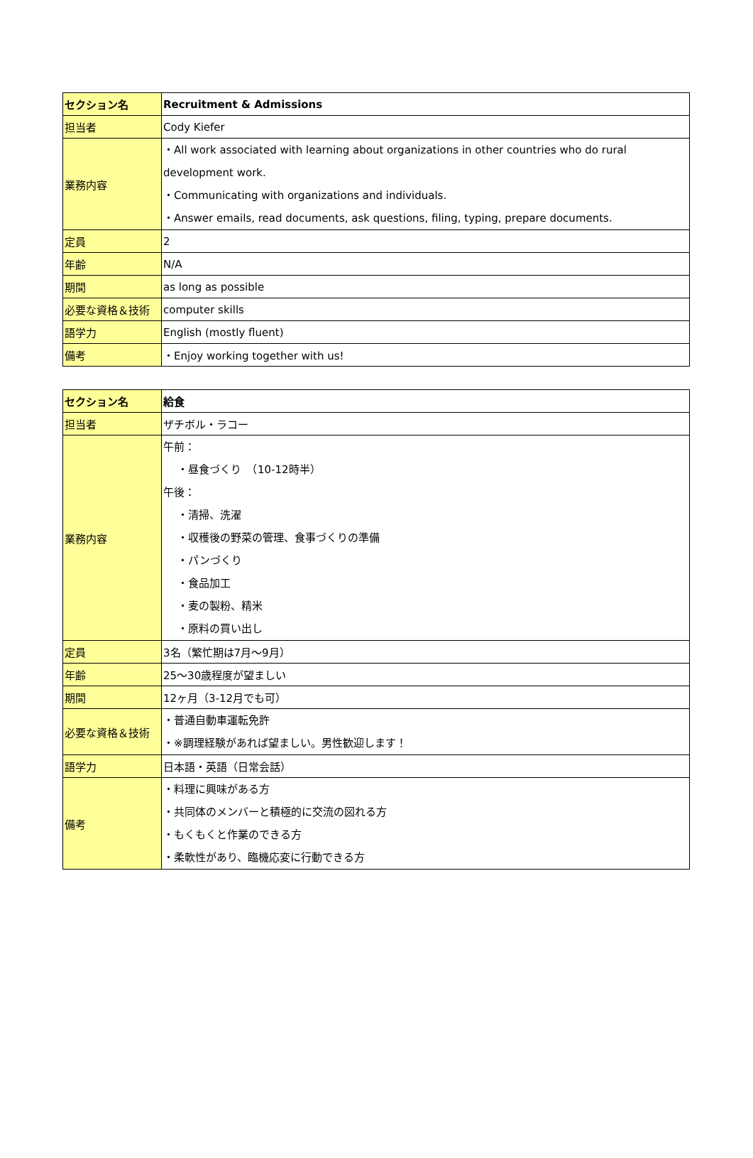| セクション名 | Recruitment & Admissions |
| 担当者 | Cody Kiefer |
| 業務内容 | ・All work associated with learning about organizations in other countries who do rural development work. ・Communicating with organizations and individuals. ・Answer emails, read documents, ask questions, filing, typing, prepare documents. |
| 定員 | 2 |
| 年齢 | N/A |
| 期間 | as long as possible |
| 必要な資格＆技術 | computer skills |
| 語学力 | English (mostly fluent) |
| 備考 | ・Enjoy working together with us! |
| セクション名 | 給食 |
| 担当者 | ザチボル・ラコー |
| 業務内容 | 午前： ・昼食づくり （10-12時半） 午後： ・清掃、洗濯 ・収穫後の野菜の管理、食事づくりの準備 ・パンづくり ・食品加工 ・麦の製粉、精米 ・原料の買い出し |
| 定員 | 3名（繁忙期は7月～9月） |
| 年齢 | 25～30歳程度が望ましい |
| 期間 | 12ヶ月（3-12月でも可） |
| 必要な資格＆技術 | ・普通自動車運転免許 ・※調理経験があれば望ましい。男性歓迎します！ |
| 語学力 | 日本語・英語（日常会話） |
| 備考 | ・料理に興味がある方 ・共同体のメンバーと積極的に交流の図れる方 ・もくもくと作業のできる方 ・柔軟性があり、臨機応変に行動できる方 |